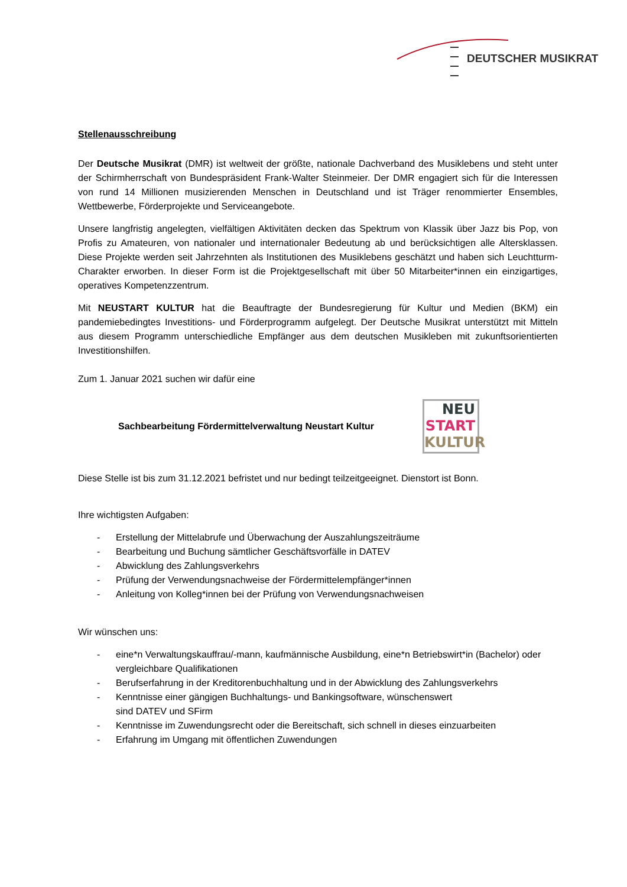DEUTSCHER MUSIKRAT
Stellenausschreibung
Der Deutsche Musikrat (DMR) ist weltweit der größte, nationale Dachverband des Musiklebens und steht unter der Schirmherrschaft von Bundespräsident Frank-Walter Steinmeier. Der DMR engagiert sich für die Interessen von rund 14 Millionen musizierenden Menschen in Deutschland und ist Träger renommierter Ensembles, Wettbewerbe, Förderprojekte und Serviceangebote.
Unsere langfristig angelegten, vielfältigen Aktivitäten decken das Spektrum von Klassik über Jazz bis Pop, von Profis zu Amateuren, von nationaler und internationaler Bedeutung ab und berücksichtigen alle Altersklassen. Diese Projekte werden seit Jahrzehnten als Institutionen des Musiklebens geschätzt und haben sich Leuchtturm-Charakter erworben. In dieser Form ist die Projektgesellschaft mit über 50 Mitarbeiter*innen ein einzigartiges, operatives Kompetenzzentrum.
Mit NEUSTART KULTUR hat die Beauftragte der Bundesregierung für Kultur und Medien (BKM) ein pandemiebedingtes Investitions- und Förderprogramm aufgelegt. Der Deutsche Musikrat unterstützt mit Mitteln aus diesem Programm unterschiedliche Empfänger aus dem deutschen Musikleben mit zukunftsorientierten Investitionshilfen.
Zum 1. Januar 2021 suchen wir dafür eine
Sachbearbeitung Fördermittelverwaltung Neustart Kultur
NEU
START
KULTUR
Diese Stelle ist bis zum 31.12.2021 befristet und nur bedingt teilzeitgeeignet. Dienstort ist Bonn.
Ihre wichtigsten Aufgaben:
- Erstellung der Mittelabrufe und Überwachung der Auszahlungszeiträume
- Bearbeitung und Buchung sämtlicher Geschäftsvorfälle in DATEV
- Abwicklung des Zahlungsverkehrs
- Prüfung der Verwendungsnachweise der Fördermittelempfänger*innen
- Anleitung von Kolleg*innen bei der Prüfung von Verwendungsnachweisen
Wir wünschen uns:
- eine*n Verwaltungskauffrau/-mann, kaufmännische Ausbildung, eine*n Betriebswirt*in (Bachelor) oder vergleichbare Qualifikationen
- Berufserfahrung in der Kreditorenbuchhaltung und in der Abwicklung des Zahlungsverkehrs
- Kenntnisse einer gängigen Buchhaltungs- und Bankingsoftware, wünschenswert
sind DATEV und SFirm
- Kenntnisse im Zuwendungsrecht oder die Bereitschaft, sich schnell in dieses einzuarbeiten
- Erfahrung im Umgang mit öffentlichen Zuwendungen